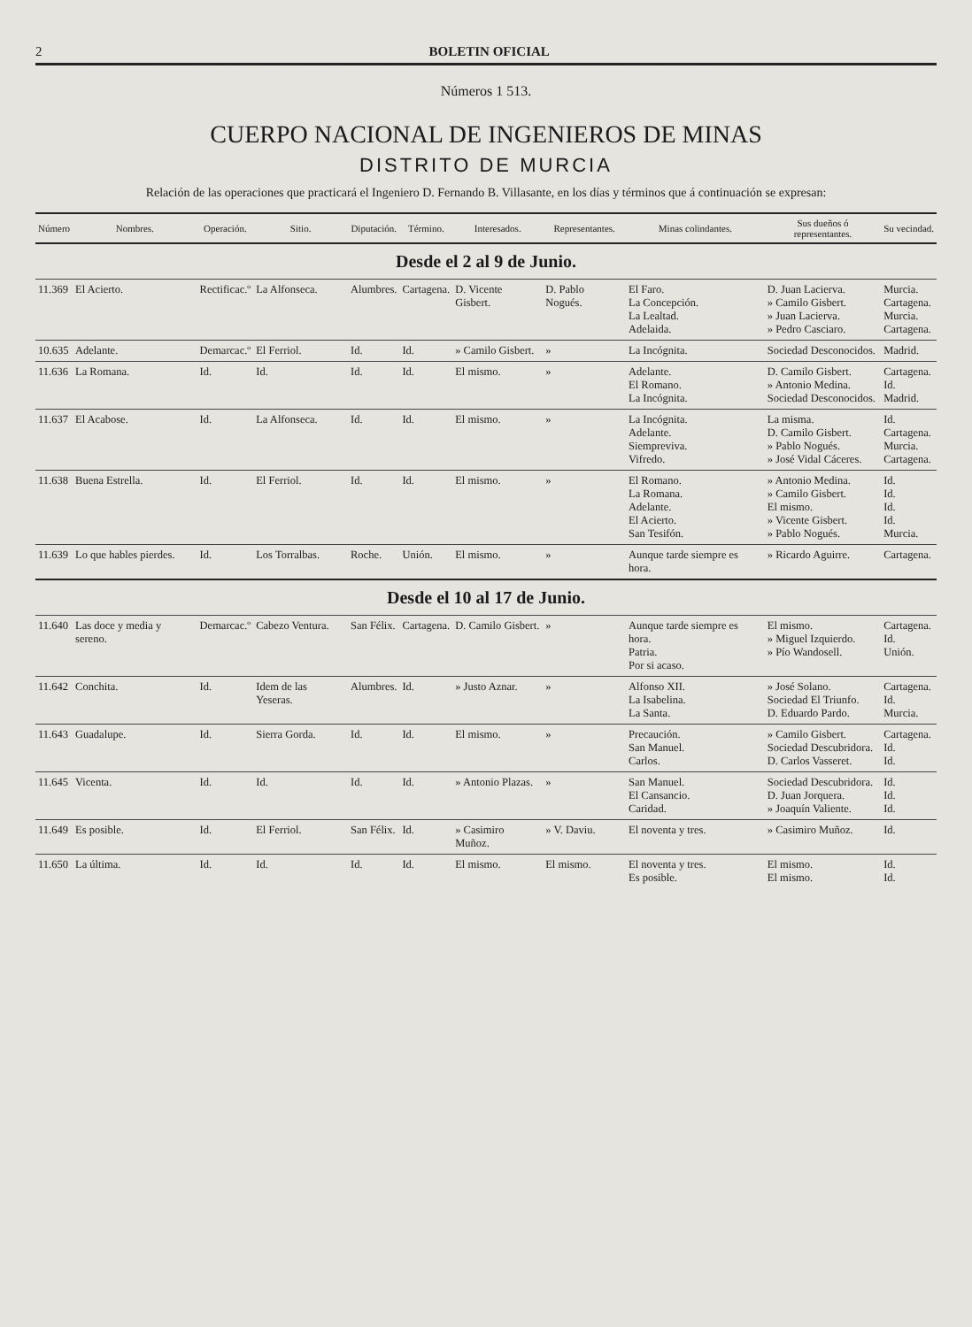2 BOLETIN OFICIAL
Números 1 513.
CUERPO NACIONAL DE INGENIEROS DE MINAS
DISTRITO DE MURCIA
Relación de las operaciones que practicará el Ingeniero D. Fernando B. Villasante, en los días y términos que á continuación se expresan:
| Número | Nombres. | Operación. | Sitio. | Diputación. | Término. | Interesados. | Representantes. | Minas colindantes. | Sus dueños ó representantes. | Su vecindad. |
| --- | --- | --- | --- | --- | --- | --- | --- | --- | --- | --- |
| Desde el 2 al 9 de Junio. | | | | | | | | | | |
| 11.369 | El Acierto. | Rectificac.º | La Alfonseca. | Alumbres. | Cartagena. | D. Vicente Gisbert. | D. Pablo Nogués. | El Faro. La Concepción. La Lealtad. Adelaida. | D. Juan Lacierva. » Camilo Gisbert. » Juan Lacierva. » Pedro Casciaro. | Murcia. Cartagena. Murcia. Cartagena. |
| 10.635 | Adelante. | Demarcac.º | El Ferriol. | Id. | Id. | » Camilo Gisbert. | » | La Incógnita. | Sociedad Desconocidos. | Madrid. |
| 11.636 | La Romana. | Id. | Id. | Id. | Id. | El mismo. | » | Adelante. El Romano. La Incógnita. | D. Camilo Gisbert. » Antonio Medina. Sociedad Desconocidos. | Cartagena. Id. Madrid. |
| 11.637 | El Acabose. | Id. | La Alfonseca. | Id. | Id. | El mismo. | » | La Incógnita. Adelante. Siempreviva. Vifredo. | La misma. D. Camilo Gisbert. » Pablo Nogués. » José Vidal Cáceres. | Id. Cartagena. Murcia. Cartagena. |
| 11.638 | Buena Estrella. | Id. | El Ferriol. | Id. | Id. | El mismo. | » | El Romano. La Romana. Adelante. El Acierto. San Tesifón. | » Antonio Medina. » Camilo Gisbert. El mismo. » Vicente Gisbert. » Pablo Nogués. | Id. Id. Id. Id. Murcia. |
| 11.639 | Lo que hables pierdes. | Id. | Los Torralbas. | Roche. | Unión. | El mismo. | » | Aunque tarde siempre es hora. | » Ricardo Aguirre. | Cartagena. |
| Desde el 10 al 17 de Junio. | | | | | | | | | | |
| 11.640 | Las doce y media y sereno. | Demarcac.º | Cabezo Ventura. | San Félix. | Cartagena. | D. Camilo Gisbert. | » | Aunque tarde siempre es hora. Patria. Por si acaso. | El mismo. » Miguel Izquierdo. » Pío Wandosell. | Cartagena. Id. Unión. |
| 11.642 | Conchita. | Id. | Idem de las Yeseras. | Alumbres. | Id. | » Justo Aznar. | » | Alfonso XII. La Isabelina. La Santa. | » José Solano. Sociedad El Triunfo. D. Eduardo Pardo. | Cartagena. Id. Murcia. |
| 11.643 | Guadalupe. | Id. | Sierra Gorda. | Id. | Id. | El mismo. | » | Precaución. San Manuel. Carlos. | » Camilo Gisbert. Sociedad Descubridora. D. Carlos Vasseret. | Cartagena. Id. Id. |
| 11.645 | Vicenta. | Id. | Id. | Id. | Id. | » Antonio Plazas. | » | San Manuel. El Cansancio. Caridad. | Sociedad Descubridora. D. Juan Jorquera. » Joaquín Valiente. | Id. Id. Id. |
| 11.649 | Es posible. | Id. | El Ferriol. | San Félix. | Id. | » Casimiro Muñoz. | » V. Daviu. | El noventa y tres. | » Casimiro Muñoz. | Id. |
| 11.650 | La última. | Id. | Id. | Id. | Id. | El mismo. | El mismo. | El noventa y tres. Es posible. | El mismo. El mismo. | Id. Id. |